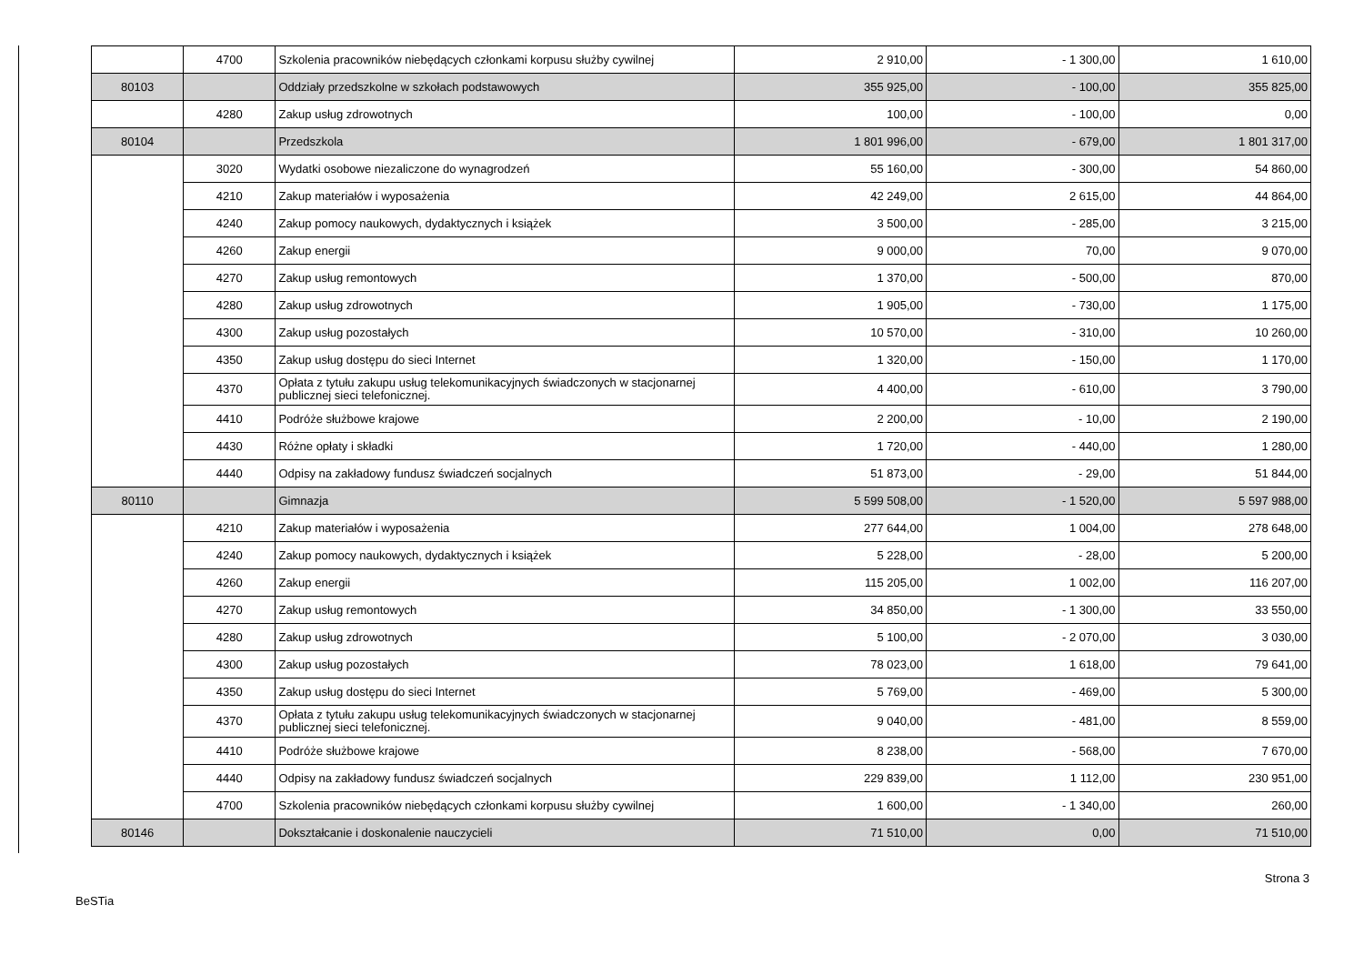| | 4700 | Szkolenia pracowników niebędących członkami korpusu służby cywilnej | 2 910,00 | - 1 300,00 | 1 610,00 |
| 80103 | | Oddziały przedszkolne w szkołach podstawowych | 355 925,00 | - 100,00 | 355 825,00 |
| | 4280 | Zakup usług zdrowotnych | 100,00 | - 100,00 | 0,00 |
| 80104 | | Przedszkola | 1 801 996,00 | - 679,00 | 1 801 317,00 |
| | 3020 | Wydatki osobowe niezaliczone do wynagrodzeń | 55 160,00 | - 300,00 | 54 860,00 |
| | 4210 | Zakup materiałów i wyposażenia | 42 249,00 | 2 615,00 | 44 864,00 |
| | 4240 | Zakup pomocy naukowych, dydaktycznych i książek | 3 500,00 | - 285,00 | 3 215,00 |
| | 4260 | Zakup energii | 9 000,00 | 70,00 | 9 070,00 |
| | 4270 | Zakup usług remontowych | 1 370,00 | - 500,00 | 870,00 |
| | 4280 | Zakup usług zdrowotnych | 1 905,00 | - 730,00 | 1 175,00 |
| | 4300 | Zakup usług pozostałych | 10 570,00 | - 310,00 | 10 260,00 |
| | 4350 | Zakup usług dostępu do sieci Internet | 1 320,00 | - 150,00 | 1 170,00 |
| | 4370 | Opłata z tytułu zakupu usług telekomunikacyjnych świadczonych w stacjonarnej publicznej sieci telefonicznej. | 4 400,00 | - 610,00 | 3 790,00 |
| | 4410 | Podróże służbowe krajowe | 2 200,00 | - 10,00 | 2 190,00 |
| | 4430 | Różne opłaty i składki | 1 720,00 | - 440,00 | 1 280,00 |
| | 4440 | Odpisy na zakładowy fundusz świadczeń socjalnych | 51 873,00 | - 29,00 | 51 844,00 |
| 80110 | | Gimnazja | 5 599 508,00 | - 1 520,00 | 5 597 988,00 |
| | 4210 | Zakup materiałów i wyposażenia | 277 644,00 | 1 004,00 | 278 648,00 |
| | 4240 | Zakup pomocy naukowych, dydaktycznych i książek | 5 228,00 | - 28,00 | 5 200,00 |
| | 4260 | Zakup energii | 115 205,00 | 1 002,00 | 116 207,00 |
| | 4270 | Zakup usług remontowych | 34 850,00 | - 1 300,00 | 33 550,00 |
| | 4280 | Zakup usług zdrowotnych | 5 100,00 | - 2 070,00 | 3 030,00 |
| | 4300 | Zakup usług pozostałych | 78 023,00 | 1 618,00 | 79 641,00 |
| | 4350 | Zakup usług dostępu do sieci Internet | 5 769,00 | - 469,00 | 5 300,00 |
| | 4370 | Opłata z tytułu zakupu usług telekomunikacyjnych świadczonych w stacjonarnej publicznej sieci telefonicznej. | 9 040,00 | - 481,00 | 8 559,00 |
| | 4410 | Podróże służbowe krajowe | 8 238,00 | - 568,00 | 7 670,00 |
| | 4440 | Odpisy na zakładowy fundusz świadczeń socjalnych | 229 839,00 | 1 112,00 | 230 951,00 |
| | 4700 | Szkolenia pracowników niebędących członkami korpusu służby cywilnej | 1 600,00 | - 1 340,00 | 260,00 |
| 80146 | | Dokształcanie i doskonalenie nauczycieli | 71 510,00 | 0,00 | 71 510,00 |
Strona 3
BeSTia